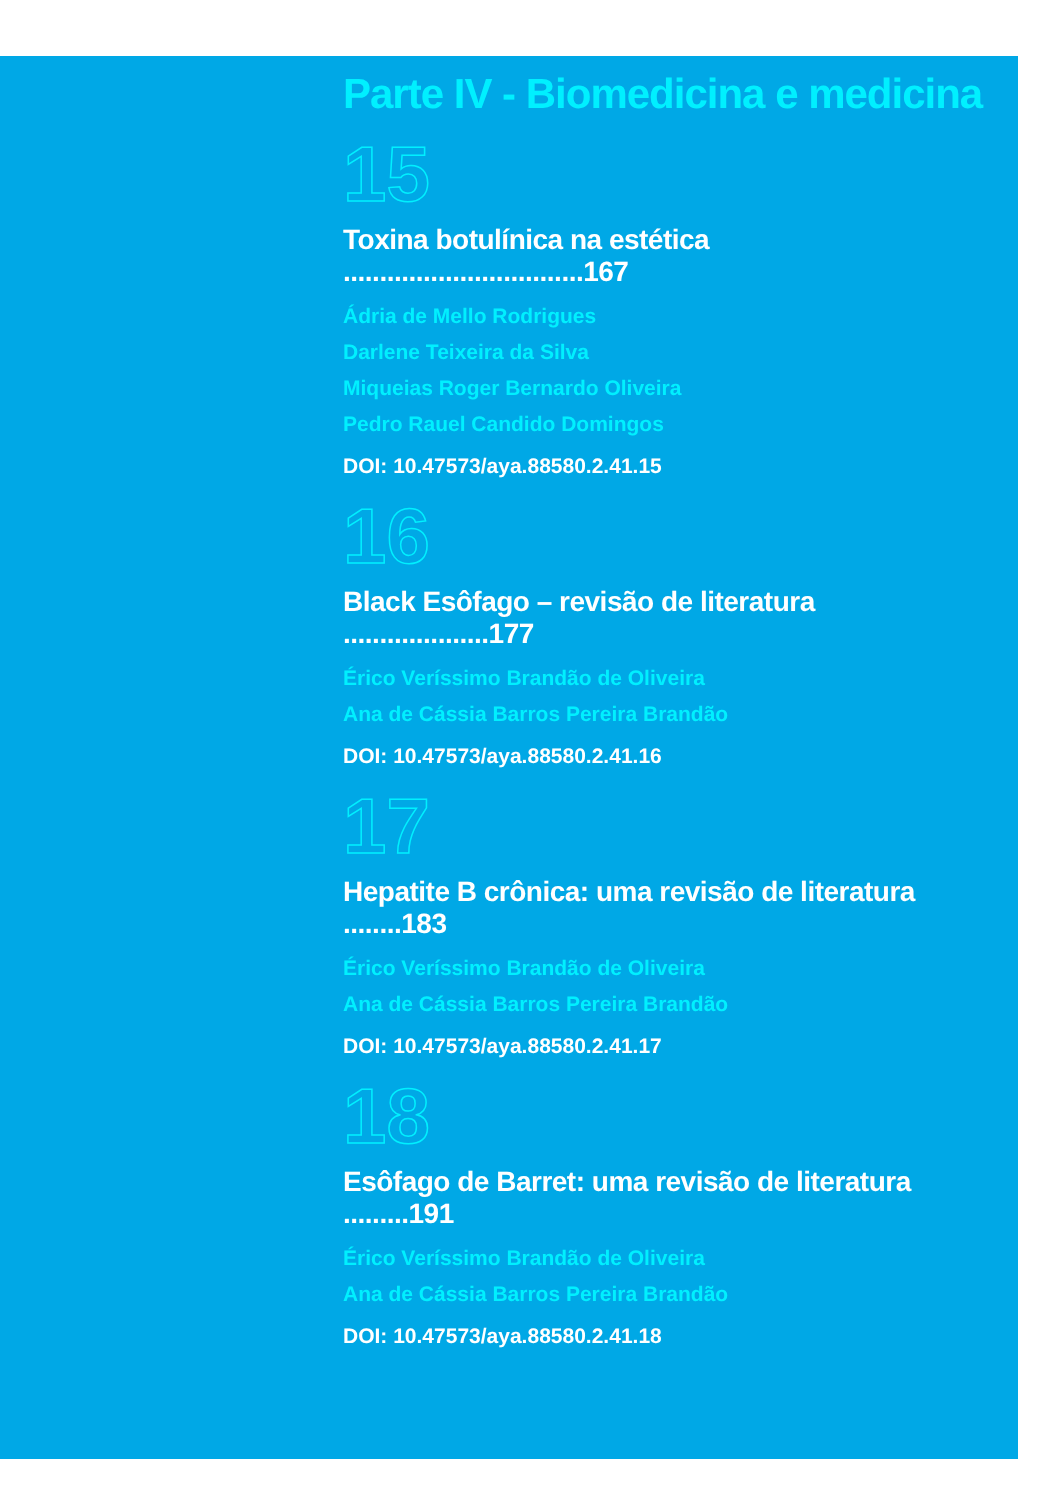Parte IV - Biomedicina e medicina
15
Toxina botulínica na estética .................................167
Ádria de Mello Rodrigues
Darlene Teixeira da Silva
Miqueias Roger Bernardo Oliveira
Pedro Rauel Candido Domingos
DOI: 10.47573/aya.88580.2.41.15
16
Black Esôfago – revisão de literatura ....................177
Érico Veríssimo Brandão de Oliveira
Ana de Cássia Barros Pereira Brandão
DOI: 10.47573/aya.88580.2.41.16
17
Hepatite B crônica: uma revisão de literatura ........183
Érico Veríssimo Brandão de Oliveira
Ana de Cássia Barros Pereira Brandão
DOI: 10.47573/aya.88580.2.41.17
18
Esôfago de Barret: uma revisão de literatura .........191
Érico Veríssimo Brandão de Oliveira
Ana de Cássia Barros Pereira Brandão
DOI: 10.47573/aya.88580.2.41.18